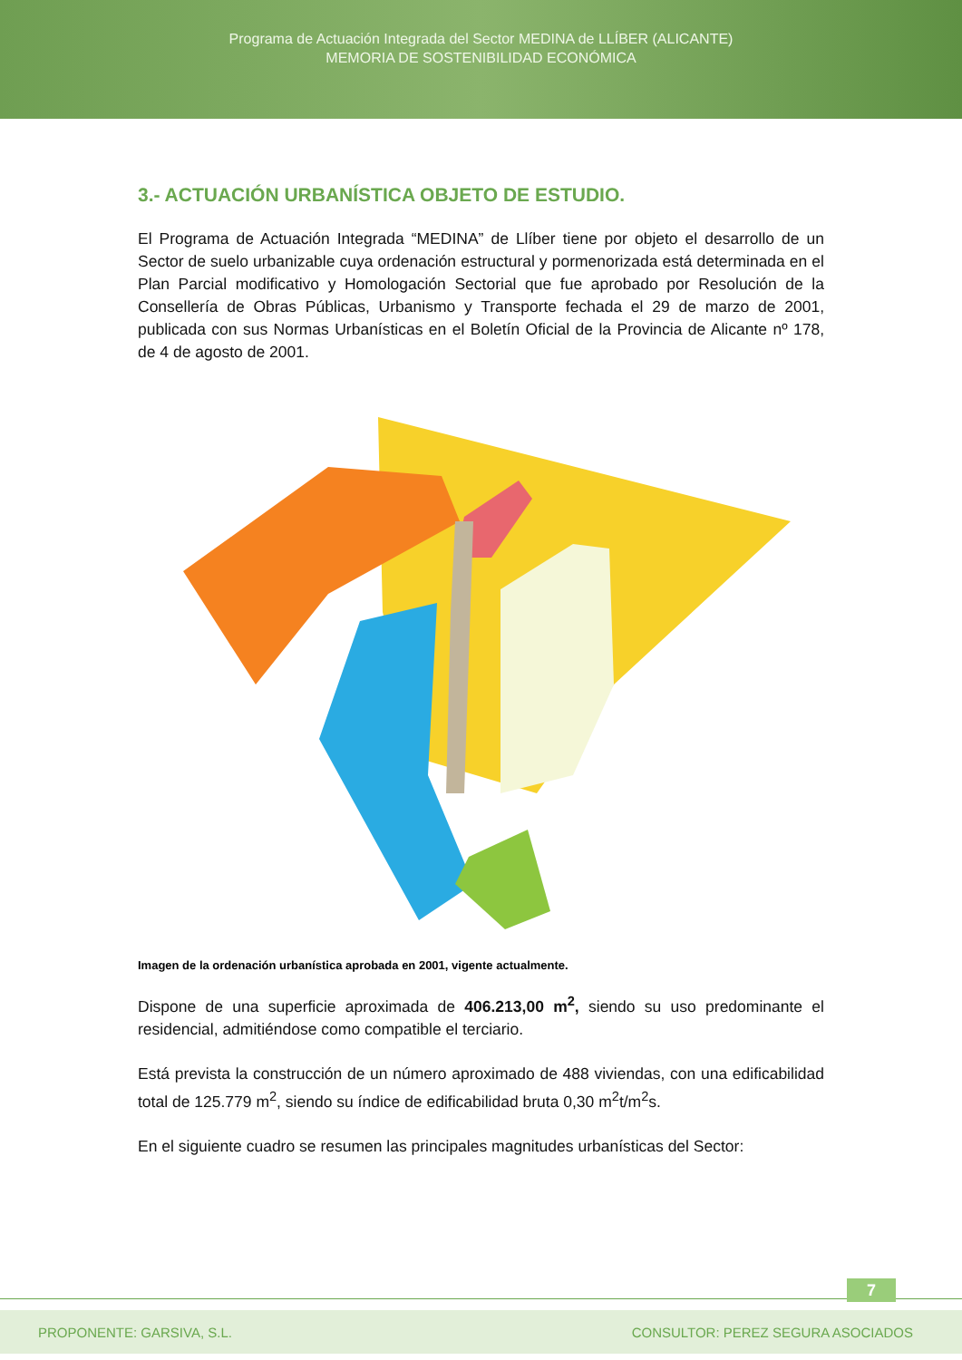Programa de Actuación Integrada del Sector MEDINA de LLÍBER (ALICANTE)
MEMORIA DE SOSTENIBILIDAD ECONÓMICA
3.- ACTUACIÓN URBANÍSTICA OBJETO DE ESTUDIO.
El Programa de Actuación Integrada “MEDINA” de Llíber tiene por objeto el desarrollo de un Sector de suelo urbanizable cuya ordenación estructural y pormenorizada está determinada en el Plan Parcial modificativo y Homologación Sectorial que fue aprobado por Resolución de la Consellería de Obras Públicas, Urbanismo y Transporte fechada el 29 de marzo de 2001, publicada con sus Normas Urbanísticas en el Boletín Oficial de la Provincia de Alicante nº 178, de 4 de agosto de 2001.
Imagen de la ordenación urbanística aprobada en 2001, vigente actualmente.
Dispone de una superficie aproximada de 406.213,00 m<sup>2</sup>, siendo su uso predominante el residencial, admitiéndose como compatible el terciario.
Está prevista la construcción de un número aproximado de 488 viviendas, con una edificabilidad total de 125.779 m<sup>2</sup>, siendo su índice de edificabilidad bruta 0,30 m<sup>2</sup>t/m<sup>2</sup>s.
En el siguiente cuadro se resumen las principales magnitudes urbanísticas del Sector:
7
PROPONENTE: GARSIVA, S.L. CONSULTOR: PEREZ SEGURA ASOCIADOS